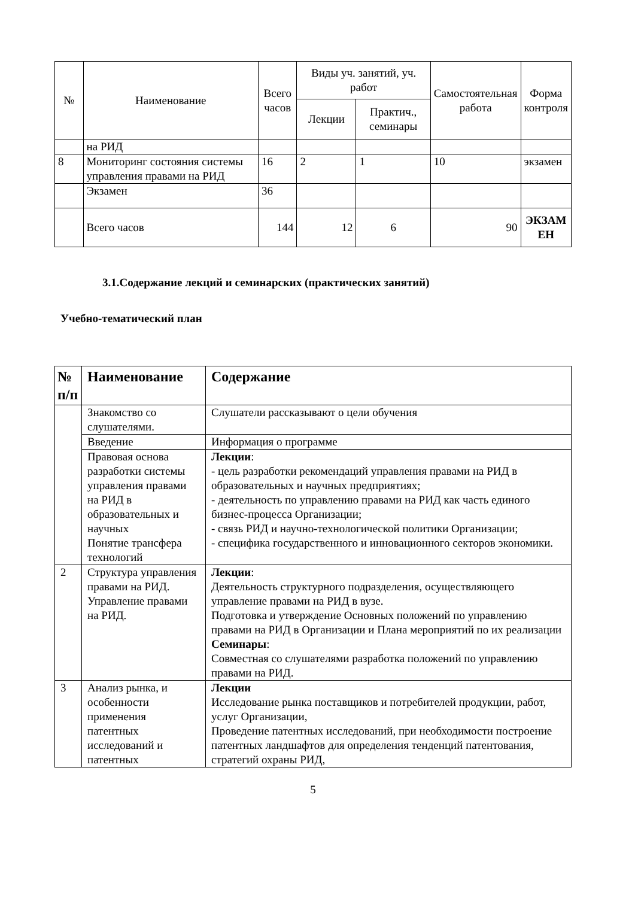| № | Наименование | Всего часов | Виды уч. занятий, уч. работ | | Самостоятельная работа | Форма контроля |
| --- | --- | --- | --- | --- | --- | --- |
| | | | Лекции | Практич., семинары | | |
| | на РИД | | | | | |
| 8 | Мониторинг состояния системы управления правами на РИД | 16 | 2 | 1 | 10 | экзамен |
| | Экзамен | 36 | | | | |
| | Всего часов | 144 | 12 | 6 | 90 | ЭКЗАМ ЕН |
3.1.Содержание лекций и семинарских (практических занятий)
Учебно-тематический план
| № п/п | Наименование | Содержание |
| --- | --- | --- |
| | Знакомство со слушателями. | Слушатели рассказывают о цели обучения |
| | Введение | Информация о программе |
| | Правовая основа разработки системы управления правами на РИД в образовательных и научных Понятие трансфера технологий | Лекции : - цель разработки рекомендаций управления правами на РИД в образовательных и научных предприятиях; - деятельность по управлению правами на РИД как часть единого бизнес-процесса Организации; - связь РИД и научно-технологической политики Организации; - специфика государственного и инновационного секторов экономики. |
| 2 | Структура управления правами на РИД. Управление правами на РИД. | Лекции : Деятельность структурного подразделения, осуществляющего управление правами на РИД в вузе. Подготовка и утверждение Основных положений по управлению правами на РИД в Организации и Плана мероприятий по их реализации Семинары : Совместная со слушателями разработка положений по управлению правами на РИД. |
| 3 | Анализ рынка, и особенности применения патентных исследований и патентных | Лекции Исследование рынка поставщиков и потребителей продукции, работ, услуг Организации, Проведение патентных исследований, при необходимости построение патентных ландшафтов для определения тенденций патентования, стратегий охраны РИД, |
5